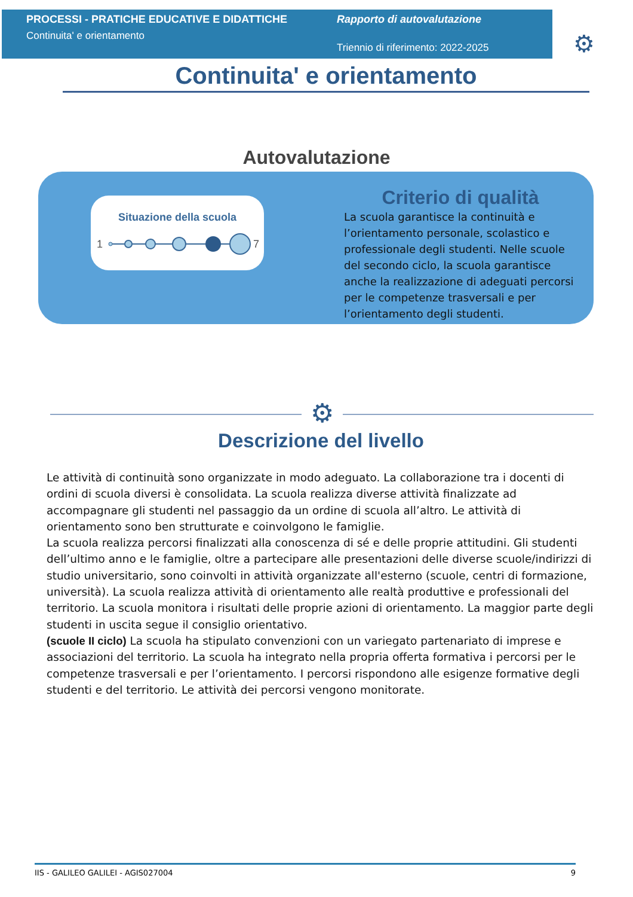PROCESSI - PRATICHE EDUCATIVE E DIDATTICHE
Continuita' e orientamento
Rapporto di autovalutazione
Triennio di riferimento: 2022-2025
⚙
Continuita' e orientamento
Autovalutazione
Situazione della scuola
1
7
Criterio di qualità
La scuola garantisce la continuità e l’orientamento personale, scolastico e professionale degli studenti. Nelle scuole del secondo ciclo, la scuola garantisce anche la realizzazione di adeguati percorsi per le competenze trasversali e per l’orientamento degli studenti.
⚙
Descrizione del livello
Le attività di continuità sono organizzate in modo adeguato. La collaborazione tra i docenti di ordini di scuola diversi è consolidata. La scuola realizza diverse attività finalizzate ad accompagnare gli studenti nel passaggio da un ordine di scuola all’altro. Le attività di orientamento sono ben strutturate e coinvolgono le famiglie.
La scuola realizza percorsi finalizzati alla conoscenza di sé e delle proprie attitudini. Gli studenti dell’ultimo anno e le famiglie, oltre a partecipare alle presentazioni delle diverse scuole/indirizzi di studio universitario, sono coinvolti in attività organizzate all'esterno (scuole, centri di formazione, università). La scuola realizza attività di orientamento alle realtà produttive e professionali del territorio. La scuola monitora i risultati delle proprie azioni di orientamento. La maggior parte degli studenti in uscita segue il consiglio orientativo.
(scuole II ciclo) La scuola ha stipulato convenzioni con un variegato partenariato di imprese e associazioni del territorio. La scuola ha integrato nella propria offerta formativa i percorsi per le competenze trasversali e per l’orientamento. I percorsi rispondono alle esigenze formative degli studenti e del territorio. Le attività dei percorsi vengono monitorate.
IIS - GALILEO GALILEI - AGIS027004 9